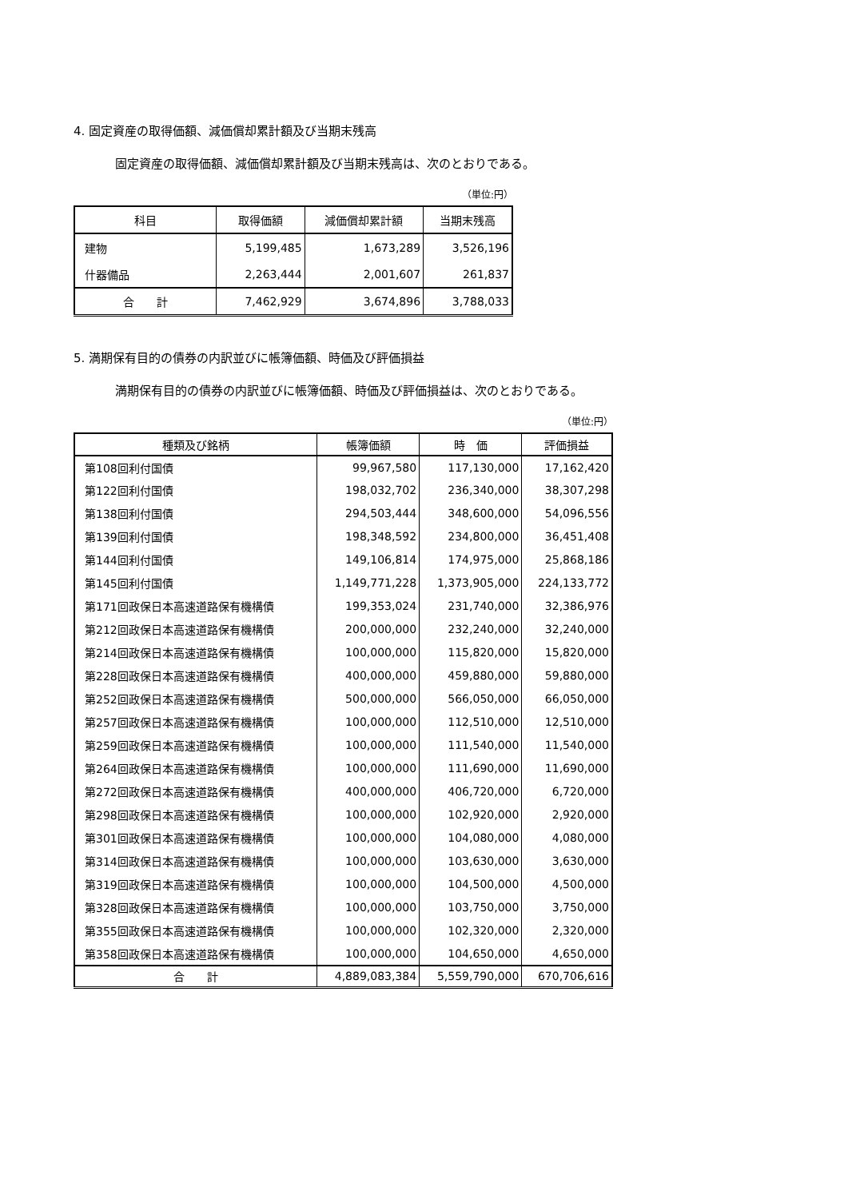4. 固定資産の取得価額、減価償却累計額及び当期末残高
固定資産の取得価額、減価償却累計額及び当期末残高は、次のとおりである。
（単位:円）
| 科目 | 取得価額 | 減価償却累計額 | 当期末残高 |
| --- | --- | --- | --- |
| 建物 | 5,199,485 | 1,673,289 | 3,526,196 |
| 什器備品 | 2,263,444 | 2,001,607 | 261,837 |
| 合 計 | 7,462,929 | 3,674,896 | 3,788,033 |
5. 満期保有目的の債券の内訳並びに帳簿価額、時価及び評価損益
満期保有目的の債券の内訳並びに帳簿価額、時価及び評価損益は、次のとおりである。
（単位:円）
| 種類及び銘柄 | 帳簿価額 | 時 価 | 評価損益 |
| --- | --- | --- | --- |
| 第108回利付国債 | 99,967,580 | 117,130,000 | 17,162,420 |
| 第122回利付国債 | 198,032,702 | 236,340,000 | 38,307,298 |
| 第138回利付国債 | 294,503,444 | 348,600,000 | 54,096,556 |
| 第139回利付国債 | 198,348,592 | 234,800,000 | 36,451,408 |
| 第144回利付国債 | 149,106,814 | 174,975,000 | 25,868,186 |
| 第145回利付国債 | 1,149,771,228 | 1,373,905,000 | 224,133,772 |
| 第171回政保日本高速道路保有機構債 | 199,353,024 | 231,740,000 | 32,386,976 |
| 第212回政保日本高速道路保有機構債 | 200,000,000 | 232,240,000 | 32,240,000 |
| 第214回政保日本高速道路保有機構債 | 100,000,000 | 115,820,000 | 15,820,000 |
| 第228回政保日本高速道路保有機構債 | 400,000,000 | 459,880,000 | 59,880,000 |
| 第252回政保日本高速道路保有機構債 | 500,000,000 | 566,050,000 | 66,050,000 |
| 第257回政保日本高速道路保有機構債 | 100,000,000 | 112,510,000 | 12,510,000 |
| 第259回政保日本高速道路保有機構債 | 100,000,000 | 111,540,000 | 11,540,000 |
| 第264回政保日本高速道路保有機構債 | 100,000,000 | 111,690,000 | 11,690,000 |
| 第272回政保日本高速道路保有機構債 | 400,000,000 | 406,720,000 | 6,720,000 |
| 第298回政保日本高速道路保有機構債 | 100,000,000 | 102,920,000 | 2,920,000 |
| 第301回政保日本高速道路保有機構債 | 100,000,000 | 104,080,000 | 4,080,000 |
| 第314回政保日本高速道路保有機構債 | 100,000,000 | 103,630,000 | 3,630,000 |
| 第319回政保日本高速道路保有機構債 | 100,000,000 | 104,500,000 | 4,500,000 |
| 第328回政保日本高速道路保有機構債 | 100,000,000 | 103,750,000 | 3,750,000 |
| 第355回政保日本高速道路保有機構債 | 100,000,000 | 102,320,000 | 2,320,000 |
| 第358回政保日本高速道路保有機構債 | 100,000,000 | 104,650,000 | 4,650,000 |
| 合 計 | 4,889,083,384 | 5,559,790,000 | 670,706,616 |